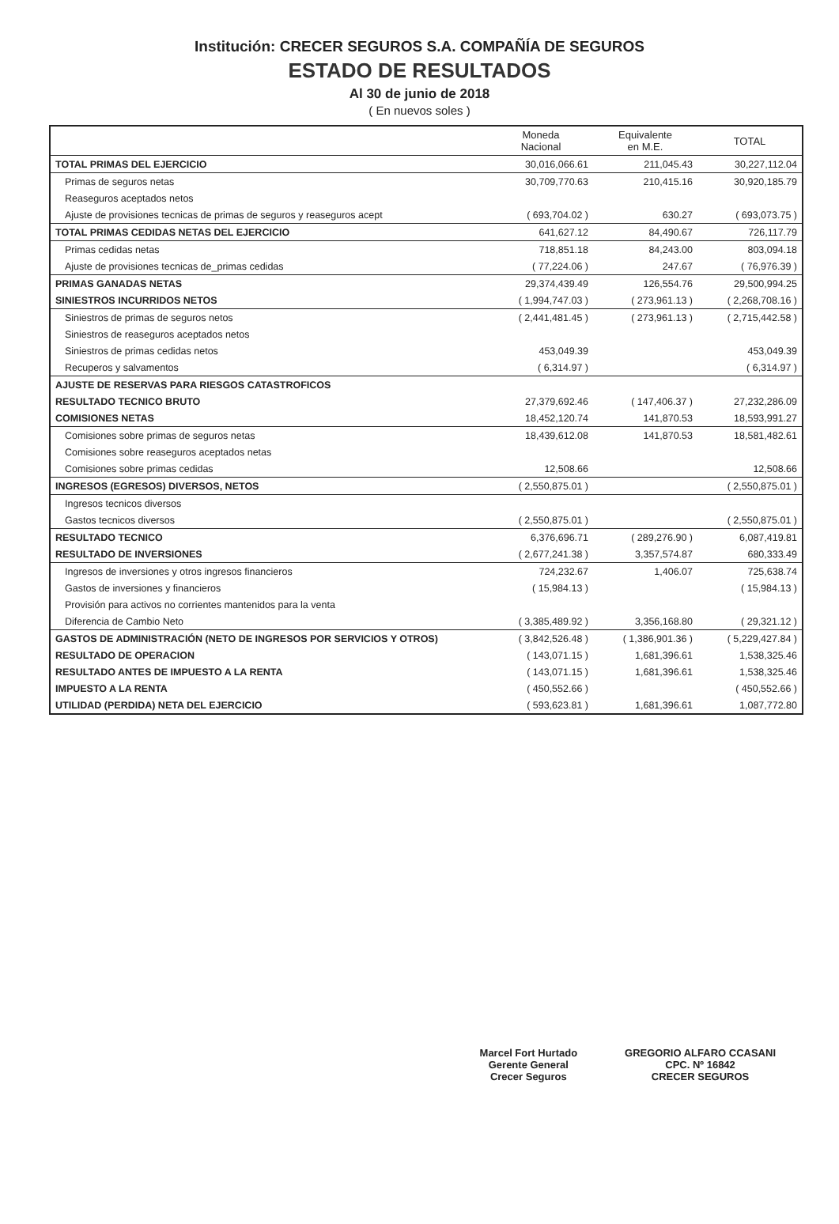Institución: CRECER SEGUROS S.A. COMPAÑÍA DE SEGUROS
ESTADO DE RESULTADOS
Al 30 de junio de 2018
( En nuevos soles )
| | Moneda Nacional | Equivalente en M.E. | TOTAL |
| --- | --- | --- | --- |
| TOTAL PRIMAS DEL EJERCICIO | 30,016,066.61 | 211,045.43 | 30,227,112.04 |
| Primas de seguros netas | 30,709,770.63 | 210,415.16 | 30,920,185.79 |
| Reaseguros aceptados netos | | | |
| Ajuste de provisiones tecnicas de primas de seguros y reaseguros acept | ( 693,704.02 ) | 630.27 | ( 693,073.75 ) |
| TOTAL PRIMAS CEDIDAS NETAS DEL EJERCICIO | 641,627.12 | 84,490.67 | 726,117.79 |
| Primas cedidas netas | 718,851.18 | 84,243.00 | 803,094.18 |
| Ajuste de provisiones tecnicas de_primas cedidas | ( 77,224.06 ) | 247.67 | ( 76,976.39 ) |
| PRIMAS GANADAS NETAS | 29,374,439.49 | 126,554.76 | 29,500,994.25 |
| SINIESTROS INCURRIDOS NETOS | ( 1,994,747.03 ) | ( 273,961.13 ) | ( 2,268,708.16 ) |
| Siniestros de primas de seguros netos | ( 2,441,481.45 ) | ( 273,961.13 ) | ( 2,715,442.58 ) |
| Siniestros de reaseguros aceptados netos | | | |
| Siniestros de primas cedidas netos | 453,049.39 | | 453,049.39 |
| Recuperos y salvamentos | ( 6,314.97 ) | | ( 6,314.97 ) |
| AJUSTE DE RESERVAS PARA RIESGOS CATASTROFICOS | | | |
| RESULTADO TECNICO BRUTO | 27,379,692.46 | ( 147,406.37 ) | 27,232,286.09 |
| COMISIONES NETAS | 18,452,120.74 | 141,870.53 | 18,593,991.27 |
| Comisiones sobre primas de seguros netas | 18,439,612.08 | 141,870.53 | 18,581,482.61 |
| Comisiones sobre reaseguros aceptados netas | | | |
| Comisiones sobre primas cedidas | 12,508.66 | | 12,508.66 |
| INGRESOS (EGRESOS) DIVERSOS, NETOS | ( 2,550,875.01 ) | | ( 2,550,875.01 ) |
| Ingresos tecnicos diversos | | | |
| Gastos tecnicos diversos | ( 2,550,875.01 ) | | ( 2,550,875.01 ) |
| RESULTADO TECNICO | 6,376,696.71 | ( 289,276.90 ) | 6,087,419.81 |
| RESULTADO DE INVERSIONES | ( 2,677,241.38 ) | 3,357,574.87 | 680,333.49 |
| Ingresos de inversiones y otros ingresos financieros | 724,232.67 | 1,406.07 | 725,638.74 |
| Gastos de inversiones y financieros | ( 15,984.13 ) | | ( 15,984.13 ) |
| Provisión para activos no corrientes mantenidos para la venta | | | |
| Diferencia de Cambio Neto | ( 3,385,489.92 ) | 3,356,168.80 | ( 29,321.12 ) |
| GASTOS DE ADMINISTRACIÓN (NETO DE INGRESOS POR SERVICIOS Y OTROS) | ( 3,842,526.48 ) | ( 1,386,901.36 ) | ( 5,229,427.84 ) |
| RESULTADO DE OPERACION | ( 143,071.15 ) | 1,681,396.61 | 1,538,325.46 |
| RESULTADO ANTES DE IMPUESTO A LA RENTA | ( 143,071.15 ) | 1,681,396.61 | 1,538,325.46 |
| IMPUESTO A LA RENTA | ( 450,552.66 ) | | ( 450,552.66 ) |
| UTILIDAD (PERDIDA) NETA DEL EJERCICIO | ( 593,623.81 ) | 1,681,396.61 | 1,087,772.80 |
Marcel Fort Hurtado
Gerente General
Crecer Seguros
GREGORIO ALFARO CCASANI
CPC. Nº 16842
CRECER SEGUROS